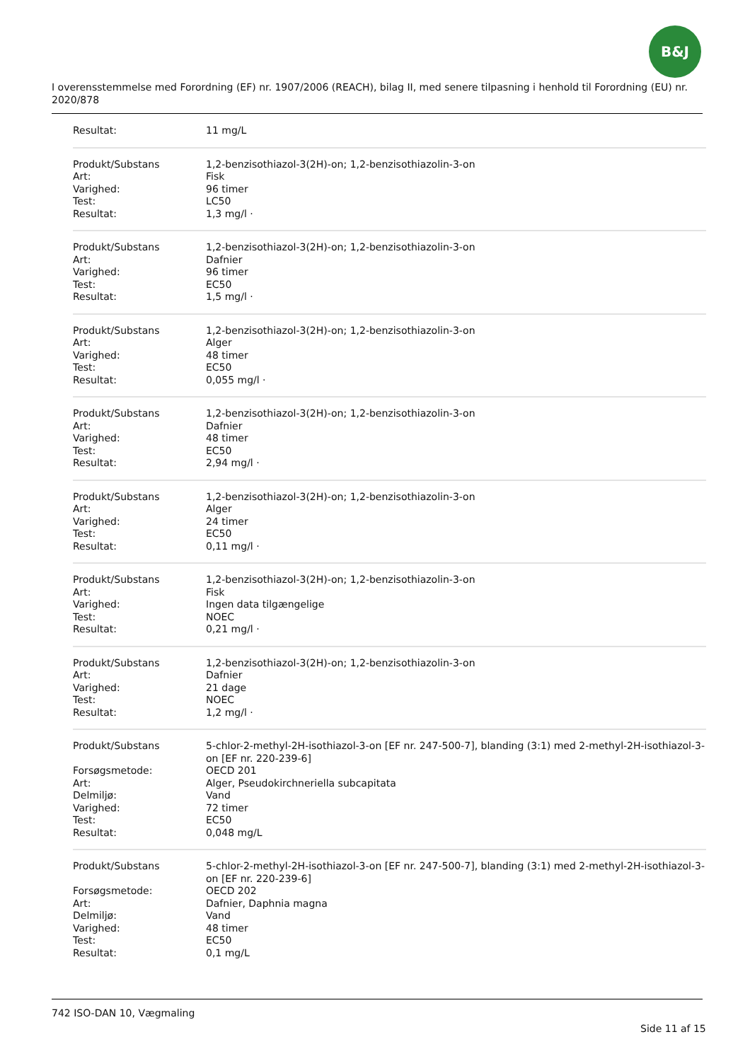B&J
I overensstemmelse med Forordning (EF) nr. 1907/2006 (REACH), bilag II, med senere tilpasning i henhold til Forordning (EU) nr. 2020/878
| Resultat: | 11 mg/L |
| Produkt/Substans | 1,2-benzisothiazol-3(2H)-on; 1,2-benzisothiazolin-3-on |
| Art: | Fisk |
| Varighed: | 96 timer |
| Test: | LC50 |
| Resultat: | 1,3 mg/l · |
| Produkt/Substans | 1,2-benzisothiazol-3(2H)-on; 1,2-benzisothiazolin-3-on |
| Art: | Dafnier |
| Varighed: | 96 timer |
| Test: | EC50 |
| Resultat: | 1,5 mg/l · |
| Produkt/Substans | 1,2-benzisothiazol-3(2H)-on; 1,2-benzisothiazolin-3-on |
| Art: | Alger |
| Varighed: | 48 timer |
| Test: | EC50 |
| Resultat: | 0,055 mg/l · |
| Produkt/Substans | 1,2-benzisothiazol-3(2H)-on; 1,2-benzisothiazolin-3-on |
| Art: | Dafnier |
| Varighed: | 48 timer |
| Test: | EC50 |
| Resultat: | 2,94 mg/l · |
| Produkt/Substans | 1,2-benzisothiazol-3(2H)-on; 1,2-benzisothiazolin-3-on |
| Art: | Alger |
| Varighed: | 24 timer |
| Test: | EC50 |
| Resultat: | 0,11 mg/l · |
| Produkt/Substans | 1,2-benzisothiazol-3(2H)-on; 1,2-benzisothiazolin-3-on |
| Art: | Fisk |
| Varighed: | Ingen data tilgængelige |
| Test: | NOEC |
| Resultat: | 0,21 mg/l · |
| Produkt/Substans | 1,2-benzisothiazol-3(2H)-on; 1,2-benzisothiazolin-3-on |
| Art: | Dafnier |
| Varighed: | 21 dage |
| Test: | NOEC |
| Resultat: | 1,2 mg/l · |
| Produkt/Substans | 5-chlor-2-methyl-2H-isothiazol-3-on [EF nr. 247-500-7], blanding (3:1) med 2-methyl-2H-isothiazol-3-on [EF nr. 220-239-6] |
| Forsøgsmetode: | OECD 201 |
| Art: | Alger, Pseudokirchneriella subcapitata |
| Delmiljø: | Vand |
| Varighed: | 72 timer |
| Test: | EC50 |
| Resultat: | 0,048 mg/L |
| Produkt/Substans | 5-chlor-2-methyl-2H-isothiazol-3-on [EF nr. 247-500-7], blanding (3:1) med 2-methyl-2H-isothiazol-3-on [EF nr. 220-239-6] |
| Forsøgsmetode: | OECD 202 |
| Art: | Dafnier, Daphnia magna |
| Delmiljø: | Vand |
| Varighed: | 48 timer |
| Test: | EC50 |
| Resultat: | 0,1 mg/L |
742 ISO-DAN 10, Vægmaling
Side 11 af 15